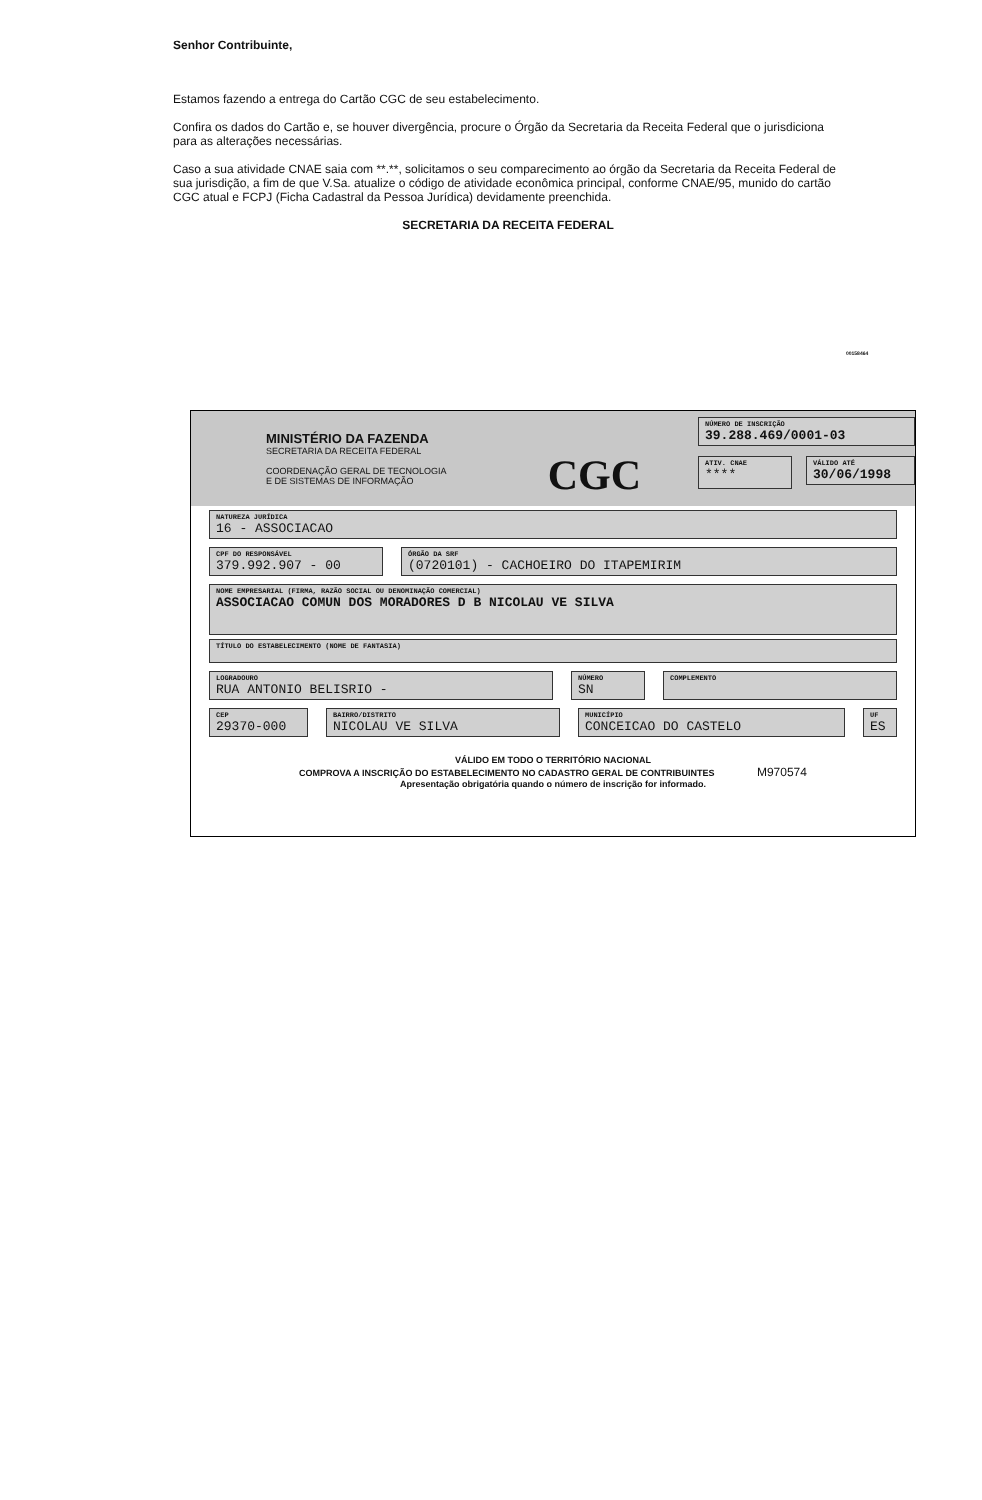Senhor Contribuinte,
Estamos fazendo a entrega do Cartão CGC de seu estabelecimento.
Confira os dados do Cartão e, se houver divergência, procure o Órgão da Secretaria da Receita Federal que o jurisdiciona para as alterações necessárias.
Caso a sua atividade CNAE saia com **.**, solicitamos o seu comparecimento ao órgão da Secretaria da Receita Federal de sua jurisdição, a fim de que V.Sa. atualize o código de atividade econômica principal, conforme CNAE/95, munido do cartão CGC atual e FCPJ (Ficha Cadastral da Pessoa Jurídica) devidamente preenchida.
SECRETARIA DA RECEITA FEDERAL
00158464
MINISTÉRIO DA FAZENDA
SECRETARIA DA RECEITA FEDERAL
COORDENAÇÃO GERAL DE TECNOLOGIA
E DE SISTEMAS DE INFORMAÇÃO
CGC
NÚMERO DE INSCRIÇÃO
39.288.469/0001-03
ATIV. CNAE
****
VÁLIDO ATÉ
30/06/1998
NATUREZA JURÍDICA
16 - ASSOCIACAO
CPF DO RESPONSÁVEL
379.992.907 - 00
ÓRGÃO DA SRF
(0720101) - CACHOEIRO DO ITAPEMIRIM
NOME EMPRESARIAL (FIRMA, RAZÃO SOCIAL OU DENOMINAÇÃO COMERCIAL)
ASSOCIACAO COMUN DOS MORADORES D B NICOLAU VE SILVA
TÍTULO DO ESTABELECIMENTO (NOME DE FANTASIA)
LOGRADOURO
RUA ANTONIO BELISRIO -
NÚMERO
SN
COMPLEMENTO
CEP
29370-000
BAIRRO/DISTRITO
NICOLAU VE SILVA
MUNICÍPIO
CONCEICAO DO CASTELO
UF
ES
VÁLIDO EM TODO O TERRITÓRIO NACIONAL
COMPROVA A INSCRIÇÃO DO ESTABELECIMENTO NO CADASTRO GERAL DE CONTRIBUINTES M970574
Apresentação obrigatória quando o número de inscrição for informado.